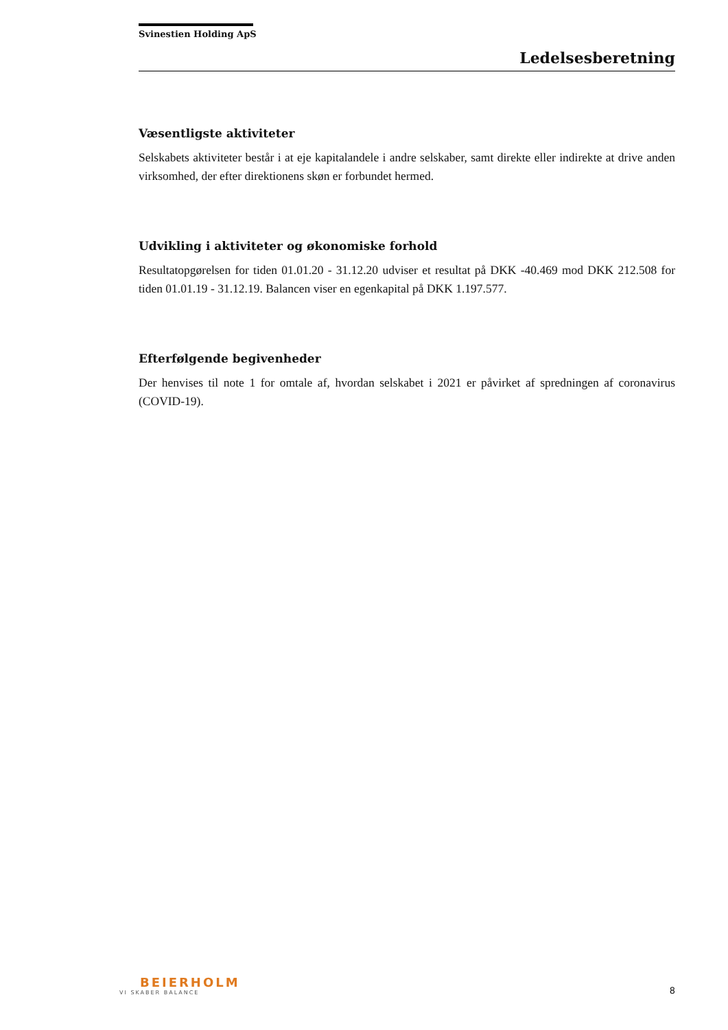Svinestien Holding ApS
Ledelsesberetning
Væsentligste aktiviteter
Selskabets aktiviteter består i at eje kapitalandele i andre selskaber, samt direkte eller indirekte at drive anden virksomhed, der efter direktionens skøn er forbundet hermed.
Udvikling i aktiviteter og økonomiske forhold
Resultatopgørelsen for tiden 01.01.20 - 31.12.20 udviser et resultat på DKK -40.469 mod DKK 212.508 for tiden 01.01.19 - 31.12.19. Balancen viser en egenkapital på DKK 1.197.577.
Efterfølgende begivenheder
Der henvises til note 1 for omtale af, hvordan selskabet i 2021 er påvirket af spredningen af coronavirus (COVID-19).
BEIERHOLM
VI SKABER BALANCE
8